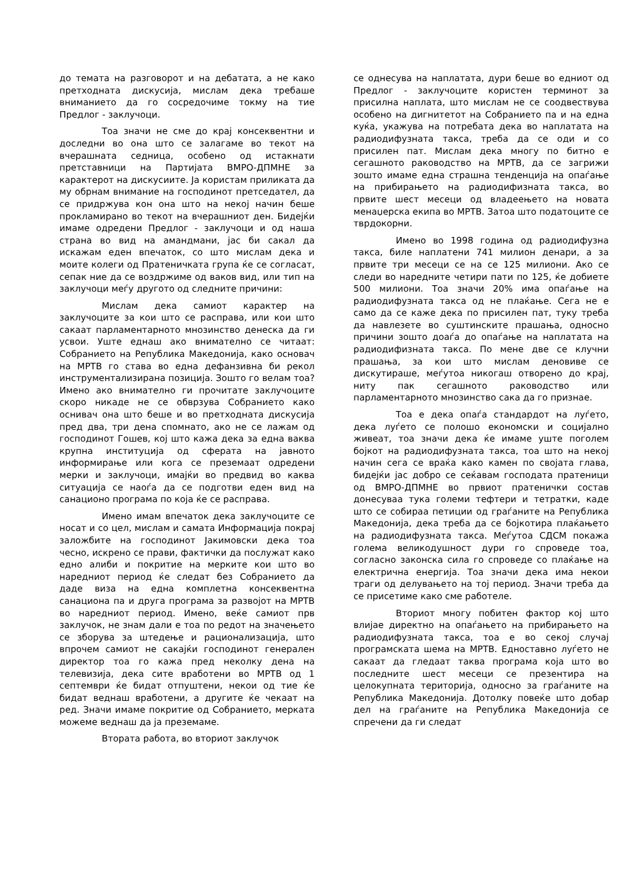до темата на разговорот и на дебатата, а не како претходната дискусија, мислам дека требаше вниманието да го сосредочиме токму на тие Предлог - заклучоци.
Тоа значи не сме до крај консеквентни и доследни во она што се залагаме во текот на вчерашната седница, особено од истакнати претставници на Партијата ВМРО-ДПМНЕ за карактерот на дискусиите. Ја користам приликата да му обрнам внимание на господинот претседател, да се придржува кон она што на некој начин беше прокламирано во текот на вчерашниот ден. Бидејќи имаме одредени Предлог - заклучоци и од наша страна во вид на амандмани, јас би сакал да искажам еден впечаток, со што мислам дека и моите колеги од Пратеничката група ќе се согласат, сепак ние да се воздржиме од ваков вид, или тип на заклучоци меѓу другото од следните причини:
Мислам дека самиот карактер на заклучоците за кои што се расправа, или кои што сакаат парламентарното мнозинство денеска да ги усвои. Уште еднаш ако внимателно се читаат: Собранието на Република Македонија, како основач на МРТВ го става во една дефанзивна би рекол инструментализирана позиција. Зошто го велам тоа? Имено ако внимателно ги прочитате заклучоците скоро никаде не се обврзува Собранието како оснивач она што беше и во претходната дискусија пред два, три дена спомнато, ако не се лажам од господинот Гошев, кој што кажа дека за една ваква крупна институција од сферата на јавното информирање или кога се преземаат одредени мерки и заклучоци, имајќи во предвид во каква ситуација се наоѓа да се подготви еден вид на санационо програма по која ќе се расправа.
Имено имам впечаток дека заклучоците се носат и со цел, мислам и самата Информација покрај заложбите на господинот Јакимовски дека тоа чесно, искрено се прави, фактички да послужат како едно алиби и покритие на мерките кои што во наредниот период ќе следат без Собранието да даде виза на една комплетна консеквентна санациона па и друга програма за развојот на МРТВ во наредниот период. Имено, веќе самиот прв заклучок, не знам дали е тоа по редот на значењето се зборува за штедење и рационализација, што впрочем самиот не сакајќи господинот генерален директор тоа го кажа пред неколку дена на телевизија, дека сите вработени во МРТВ од 1 септември ќе бидат отпуштени, некои од тие ќе бидат веднаш вработени, а другите ќе чекаат на ред. Значи имаме покритие од Собранието, мерката можеме веднаш да ја преземаме.
Втората работа, во вториот заклучок
се однесува на наплатата, дури беше во едниот од Предлог - заклучоците користен терминот за присилна наплата, што мислам не се соодвествува особено на дигнитетот на Собранието па и на една куќа, укажува на потребата дека во наплатата на радиодифузната такса, треба да се оди и со присилен пат. Мислам дека многу по битно е сегашното раководство на МРТВ, да се загрижи зошто имаме една страшна тенденција на опаѓање на прибирањето на радиодифизната такса, во првите шест месеци од владеењето на новата менаџерска екипа во МРТВ. Затоа што податоците се тврдокорни.
Имено во 1998 година од радиодифузна такса, биле наплатени 741 милион денари, а за првите три месеци се на се 125 милиони. Ако се следи во наредните четири пати по 125, ќе добиете 500 милиони. Тоа значи 20% има опаѓање на радиодифузната такса од не плаќање. Сега не е само да се каже дека по присилен пат, туку треба да навлезете во суштинските прашања, односно причини зошто доаѓа до опаѓање на наплатата на радиодифизната такса. По мене две се клучни прашања, за кои што мислам деновиве се дискутираше, меѓутоа никогаш отворено до крај, ниту пак сегашното раководство или парламентарното мнозинство сака да го признае.
Тоа е дека опаѓа стандардот на луѓето, дека луѓето се полошо економски и социјално живеат, тоа значи дека ќе имаме уште поголем бојкот на радиодифузната такса, тоа што на некој начин сега се враќа како камен по својата глава, бидејќи јас добро се сеќавам господата пратеници од ВМРО-ДПМНЕ во првиот пратенички состав донесуваа тука големи тефтери и тетратки, каде што се собираа петиции од граѓаните на Република Македонија, дека треба да се бојкотира плаќањето на радиодифузната такса. Меѓутоа СДСМ покажа голема великодушност дури го спроведе тоа, согласно законска сила го спроведе со плаќање на електрична енергија. Тоа значи дека има некои траги од делувањето на тој период. Значи треба да се присетиме како сме работеле.
Вториот многу побитен фактор кој што влијае директно на опаѓањето на прибирањето на радиодифузната такса, тоа е во секој случај програмската шема на МРТВ. Едноставно луѓето не сакаат да гледаат таква програма која што во последните шест месеци се презентира на целокупната територија, односно за граѓаните на Република Македонија. Дотолку повеќе што добар дел на граѓаните на Република Македонија се спречени да ги следат